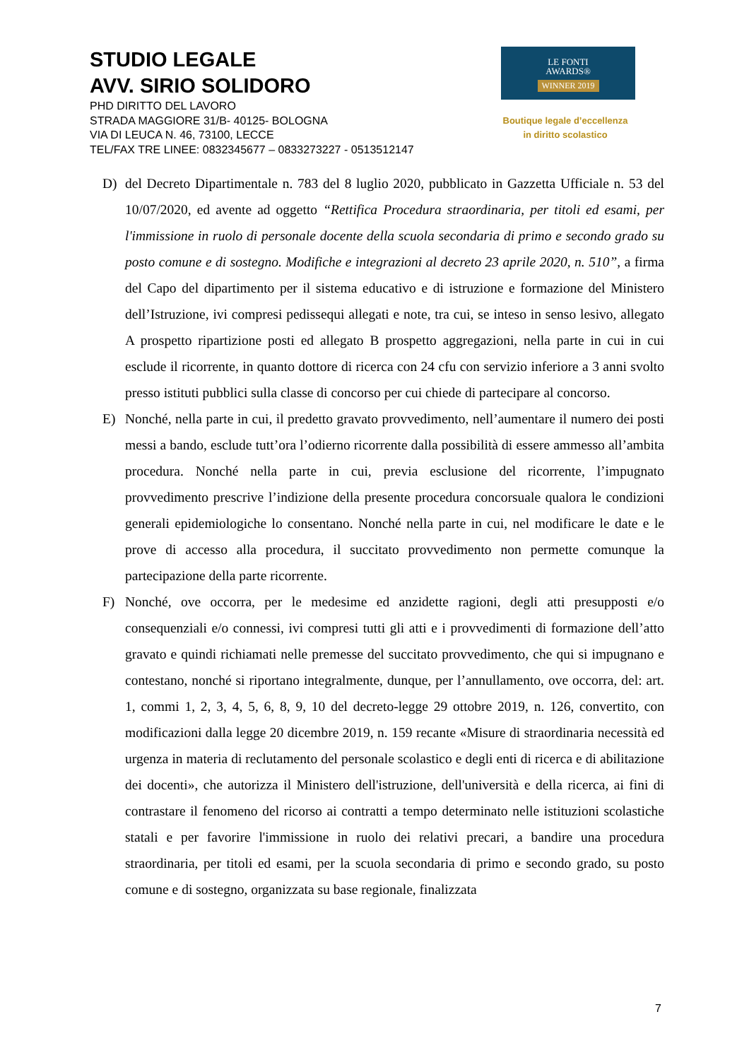STUDIO LEGALE
AVV. SIRIO SOLIDORO
PHD DIRITTO DEL LAVORO
STRADA MAGGIORE 31/B- 40125- BOLOGNA
VIA DI LEUCA N. 46, 73100, LECCE
TEL/FAX TRE LINEE: 0832345677 – 0833273227 - 0513512147
LE FONTI
AWARDS®
WINNER 2019
Boutique legale d’eccellenza
in diritto scolastico
D) del Decreto Dipartimentale n. 783 del 8 luglio 2020, pubblicato in Gazzetta Ufficiale n. 53 del 10/07/2020, ed avente ad oggetto “Rettifica Procedura straordinaria, per titoli ed esami, per l'immissione in ruolo di personale docente della scuola secondaria di primo e secondo grado su posto comune e di sostegno. Modifiche e integrazioni al decreto 23 aprile 2020, n. 510”, a firma del Capo del dipartimento per il sistema educativo e di istruzione e formazione del Ministero dell’Istruzione, ivi compresi pedissequi allegati e note, tra cui, se inteso in senso lesivo, allegato A prospetto ripartizione posti ed allegato B prospetto aggregazioni, nella parte in cui in cui esclude il ricorrente, in quanto dottore di ricerca con 24 cfu con servizio inferiore a 3 anni svolto presso istituti pubblici sulla classe di concorso per cui chiede di partecipare al concorso.
E) Nonché, nella parte in cui, il predetto gravato provvedimento, nell’aumentare il numero dei posti messi a bando, esclude tutt’ora l’odierno ricorrente dalla possibilità di essere ammesso all’ambita procedura. Nonché nella parte in cui, previa esclusione del ricorrente, l’impugnato provvedimento prescrive l’indizione della presente procedura concorsuale qualora le condizioni generali epidemiologiche lo consentano. Nonché nella parte in cui, nel modificare le date e le prove di accesso alla procedura, il succitato provvedimento non permette comunque la partecipazione della parte ricorrente.
F) Nonché, ove occorra, per le medesime ed anzidette ragioni, degli atti presupposti e/o consequenziali e/o connessi, ivi compresi tutti gli atti e i provvedimenti di formazione dell’atto gravato e quindi richiamati nelle premesse del succitato provvedimento, che qui si impugnano e contestano, nonché si riportano integralmente, dunque, per l’annullamento, ove occorra, del: art. 1, commi 1, 2, 3, 4, 5, 6, 8, 9, 10 del decreto-legge 29 ottobre 2019, n. 126, convertito, con modificazioni dalla legge 20 dicembre 2019, n. 159 recante «Misure di straordinaria necessità ed urgenza in materia di reclutamento del personale scolastico e degli enti di ricerca e di abilitazione dei docenti», che autorizza il Ministero dell'istruzione, dell'università e della ricerca, ai fini di contrastare il fenomeno del ricorso ai contratti a tempo determinato nelle istituzioni scolastiche statali e per favorire l'immissione in ruolo dei relativi precari, a bandire una procedura straordinaria, per titoli ed esami, per la scuola secondaria di primo e secondo grado, su posto comune e di sostegno, organizzata su base regionale, finalizzata
7